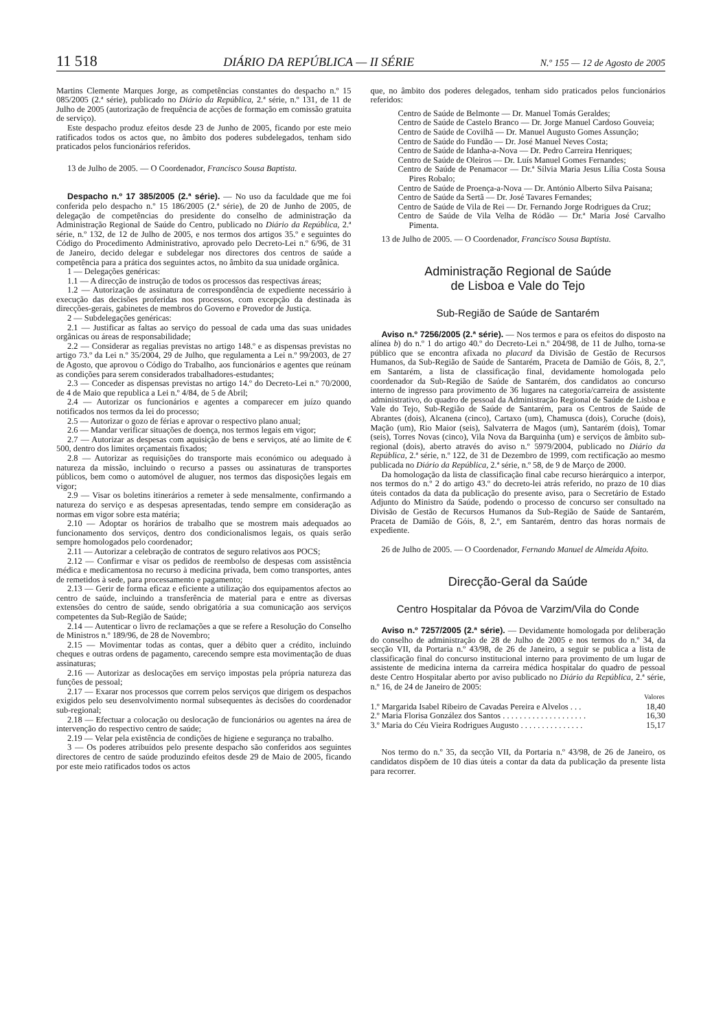11 518 DIÁRIO DA REPÚBLICA — II SÉRIE N.º 155 — 12 de Agosto de 2005
Martins Clemente Marques Jorge, as competências constantes do despacho n.º 15 085/2005 (2.ª série), publicado no Diário da República, 2.ª série, n.º 131, de 11 de Julho de 2005 (autorização de frequência de acções de formação em comissão gratuita de serviço).
Este despacho produz efeitos desde 23 de Junho de 2005, ficando por este meio ratificados todos os actos que, no âmbito dos poderes subdelegados, tenham sido praticados pelos funcionários referidos.
13 de Julho de 2005. — O Coordenador, Francisco Sousa Baptista.
Despacho n.º 17 385/2005 (2.ª série). — No uso da faculdade que me foi conferida pelo despacho n.º 15 186/2005 (2.ª série), de 20 de Junho de 2005, de delegação de competências do presidente do conselho de administração da Administração Regional de Saúde do Centro, publicado no Diário da República, 2.ª série, n.º 132, de 12 de Julho de 2005, e nos termos dos artigos 35.º e seguintes do Código do Procedimento Administrativo, aprovado pelo Decreto-Lei n.º 6/96, de 31 de Janeiro, decido delegar e subdelegar nos directores dos centros de saúde a competência para a prática dos seguintes actos, no âmbito da sua unidade orgânica.
1 — Delegações genéricas:
1.1 — A direcção de instrução de todos os processos das respectivas áreas;
1.2 — Autorização de assinatura de correspondência de expediente necessário à execução das decisões proferidas nos processos, com excepção da destinada às direcções-gerais, gabinetes de membros do Governo e Provedor de Justiça.
2 — Subdelegações genéricas:
2.1 — Justificar as faltas ao serviço do pessoal de cada uma das suas unidades orgânicas ou áreas de responsabilidade;
2.2 — Considerar as regalias previstas no artigo 148.º e as dispensas previstas no artigo 73.º da Lei n.º 35/2004, 29 de Julho, que regulamenta a Lei n.º 99/2003, de 27 de Agosto, que aprovou o Código do Trabalho, aos funcionários e agentes que reúnam as condições para serem considerados trabalhadores-estudantes;
2.3 — Conceder as dispensas previstas no artigo 14.º do Decreto-Lei n.º 70/2000, de 4 de Maio que republica a Lei n.º 4/84, de 5 de Abril;
2.4 — Autorizar os funcionários e agentes a comparecer em juízo quando notificados nos termos da lei do processo;
2.5 — Autorizar o gozo de férias e aprovar o respectivo plano anual;
2.6 — Mandar verificar situações de doença, nos termos legais em vigor;
2.7 — Autorizar as despesas com aquisição de bens e serviços, até ao limite de € 500, dentro dos limites orçamentais fixados;
2.8 — Autorizar as requisições do transporte mais económico ou adequado à natureza da missão, incluindo o recurso a passes ou assinaturas de transportes públicos, bem como o automóvel de aluguer, nos termos das disposições legais em vigor;
2.9 — Visar os boletins itinerários a remeter à sede mensalmente, confirmando a natureza do serviço e as despesas apresentadas, tendo sempre em consideração as normas em vigor sobre esta matéria;
2.10 — Adoptar os horários de trabalho que se mostrem mais adequados ao funcionamento dos serviços, dentro dos condicionalismos legais, os quais serão sempre homologados pelo coordenador;
2.11 — Autorizar a celebração de contratos de seguro relativos aos POCS;
2.12 — Confirmar e visar os pedidos de reembolso de despesas com assistência médica e medicamentosa no recurso à medicina privada, bem como transportes, antes de remetidos à sede, para processamento e pagamento;
2.13 — Gerir de forma eficaz e eficiente a utilização dos equipamentos afectos ao centro de saúde, incluindo a transferência de material para e entre as diversas extensões do centro de saúde, sendo obrigatória a sua comunicação aos serviços competentes da Sub-Região de Saúde;
2.14 — Autenticar o livro de reclamações a que se refere a Resolução do Conselho de Ministros n.º 189/96, de 28 de Novembro;
2.15 — Movimentar todas as contas, quer a débito quer a crédito, incluindo cheques e outras ordens de pagamento, carecendo sempre esta movimentação de duas assinaturas;
2.16 — Autorizar as deslocações em serviço impostas pela própria natureza das funções de pessoal;
2.17 — Exarar nos processos que correm pelos serviços que dirigem os despachos exigidos pelo seu desenvolvimento normal subsequentes às decisões do coordenador sub-regional;
2.18 — Efectuar a colocação ou deslocação de funcionários ou agentes na área de intervenção do respectivo centro de saúde;
2.19 — Velar pela existência de condições de higiene e segurança no trabalho.
3 — Os poderes atribuídos pelo presente despacho são conferidos aos seguintes directores de centro de saúde produzindo efeitos desde 29 de Maio de 2005, ficando por este meio ratificados todos os actos
que, no âmbito dos poderes delegados, tenham sido praticados pelos funcionários referidos:
Centro de Saúde de Belmonte — Dr. Manuel Tomás Geraldes;
Centro de Saúde de Castelo Branco — Dr. Jorge Manuel Cardoso Gouveia;
Centro de Saúde de Covilhã — Dr. Manuel Augusto Gomes Assunção;
Centro de Saúde do Fundão — Dr. José Manuel Neves Costa;
Centro de Saúde de Idanha-a-Nova — Dr. Pedro Carreira Henriques;
Centro de Saúde de Oleiros — Dr. Luís Manuel Gomes Fernandes;
Centro de Saúde de Penamacor — Dr.ª Sílvia Maria Jesus Lília Costa Sousa Pires Robalo;
Centro de Saúde de Proença-a-Nova — Dr. António Alberto Silva Paisana;
Centro de Saúde da Sertã — Dr. José Tavares Fernandes;
Centro de Saúde de Vila de Rei — Dr. Fernando Jorge Rodrigues da Cruz;
Centro de Saúde de Vila Velha de Ródão — Dr.ª Maria José Carvalho Pimenta.
13 de Julho de 2005. — O Coordenador, Francisco Sousa Baptista.
Administração Regional de Saúde
de Lisboa e Vale do Tejo
Sub-Região de Saúde de Santarém
Aviso n.º 7256/2005 (2.ª série). — Nos termos e para os efeitos do disposto na alínea b) do n.º 1 do artigo 40.º do Decreto-Lei n.º 204/98, de 11 de Julho, torna-se público que se encontra afixada no placard da Divisão de Gestão de Recursos Humanos, da Sub-Região de Saúde de Santarém, Praceta de Damião de Góis, 8, 2.º, em Santarém, a lista de classificação final, devidamente homologada pelo coordenador da Sub-Região de Saúde de Santarém, dos candidatos ao concurso interno de ingresso para provimento de 36 lugares na categoria/carreira de assistente administrativo, do quadro de pessoal da Administração Regional de Saúde de Lisboa e Vale do Tejo, Sub-Região de Saúde de Santarém, para os Centros de Saúde de Abrantes (dois), Alcanena (cinco), Cartaxo (um), Chamusca (dois), Coruche (dois), Mação (um), Rio Maior (seis), Salvaterra de Magos (um), Santarém (dois), Tomar (seis), Torres Novas (cinco), Vila Nova da Barquinha (um) e serviços de âmbito sub-regional (dois), aberto através do aviso n.º 5979/2004, publicado no Diário da República, 2.ª série, n.º 122, de 31 de Dezembro de 1999, com rectificação ao mesmo publicada no Diário da República, 2.ª série, n.º 58, de 9 de Março de 2000.
Da homologação da lista de classificação final cabe recurso hierárquico a interpor, nos termos do n.º 2 do artigo 43.º do decreto-lei atrás referido, no prazo de 10 dias úteis contados da data da publicação do presente aviso, para o Secretário de Estado Adjunto do Ministro da Saúde, podendo o processo de concurso ser consultado na Divisão de Gestão de Recursos Humanos da Sub-Região de Saúde de Santarém, Praceta de Damião de Góis, 8, 2.º, em Santarém, dentro das horas normais de expediente.
26 de Julho de 2005. — O Coordenador, Fernando Manuel de Almeida Afoito.
Direcção-Geral da Saúde
Centro Hospitalar da Póvoa de Varzim/Vila do Conde
Aviso n.º 7257/2005 (2.ª série). — Devidamente homologada por deliberação do conselho de administração de 28 de Julho de 2005 e nos termos do n.º 34, da secção VII, da Portaria n.º 43/98, de 26 de Janeiro, a seguir se publica a lista de classificação final do concurso institucional interno para provimento de um lugar de assistente de medicina interna da carreira médica hospitalar do quadro de pessoal deste Centro Hospitalar aberto por aviso publicado no Diário da República, 2.ª série, n.º 16, de 24 de Janeiro de 2005:
| | Valores |
| --- | --- |
| 1.º Margarida Isabel Ribeiro de Cavadas Pereira e Alvelos . . . | 18,40 |
| 2.º Maria Florisa González dos Santos . . . . . . . . . . . . . . . . . . . . | 16,30 |
| 3.º Maria do Céu Vieira Rodrigues Augusto . . . . . . . . . . . . . . . | 15,17 |
Nos termo do n.º 35, da secção VII, da Portaria n.º 43/98, de 26 de Janeiro, os candidatos dispõem de 10 dias úteis a contar da data da publicação da presente lista para recorrer.